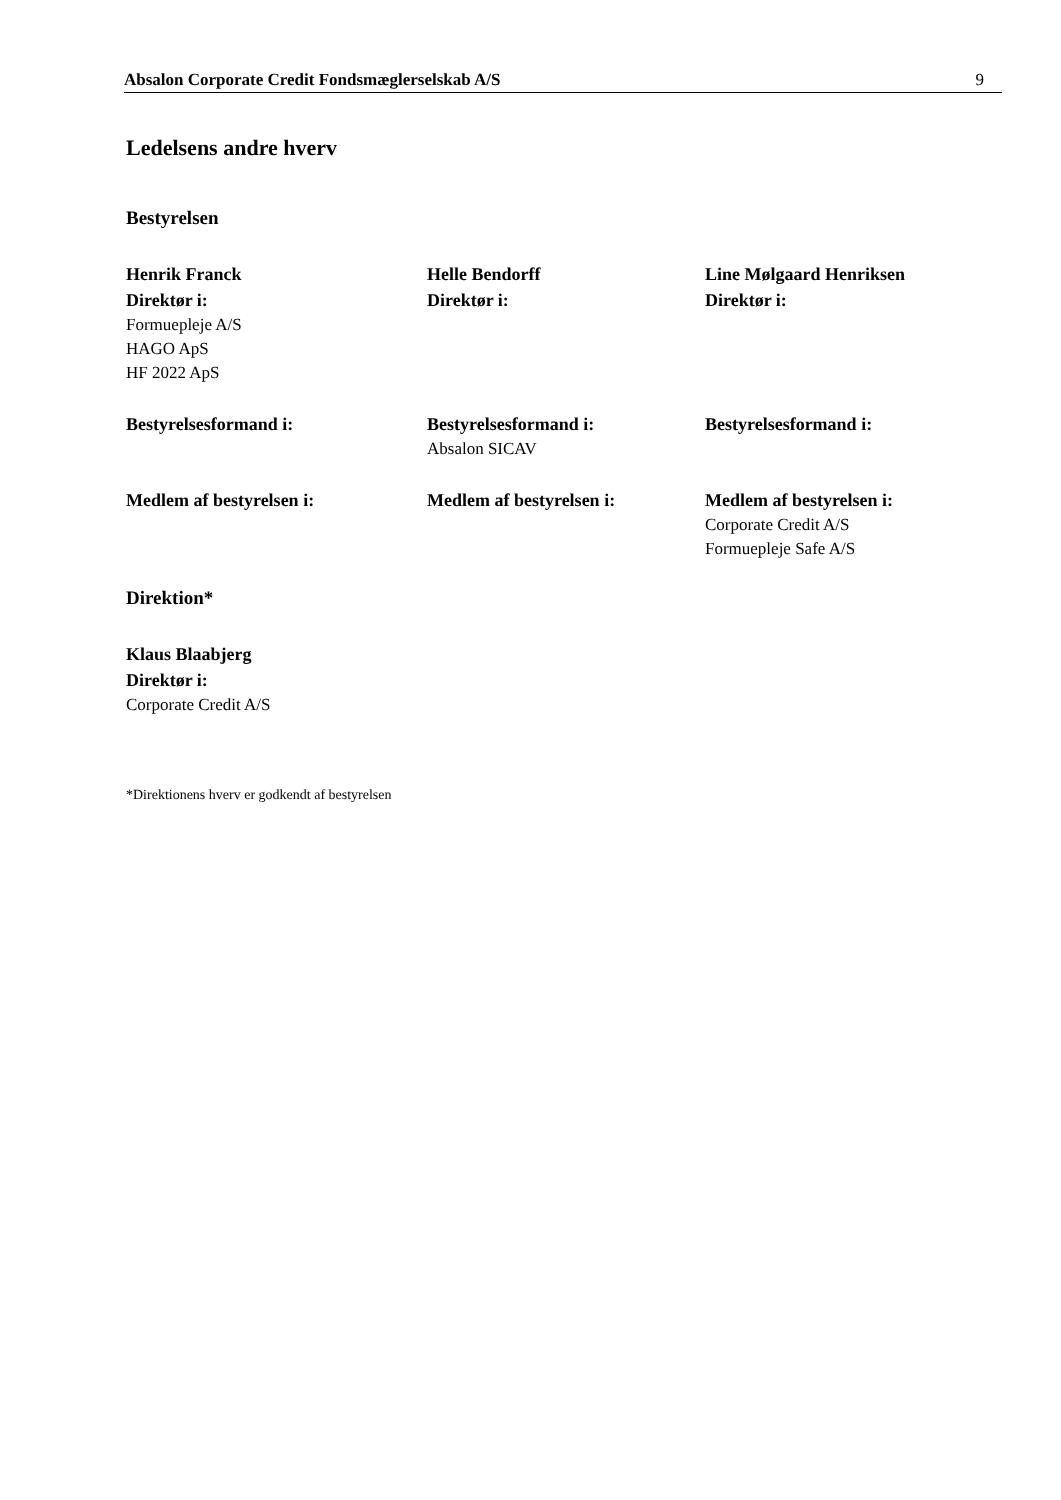Absalon Corporate Credit Fondsmæglerselskab A/S 9
Ledelsens andre hverv
Bestyrelsen
Henrik Franck
Direktør i:
Formuepleje A/S
HAGO ApS
HF 2022 ApS
Helle Bendorff
Direktør i:
Line Mølgaard Henriksen
Direktør i:
Bestyrelsesformand i: Bestyrelsesformand i:
Absalon SICAV
Bestyrelsesformand i:
Medlem af bestyrelsen i: Medlem af bestyrelsen i: Medlem af bestyrelsen i:
Corporate Credit A/S
Formuepleje Safe A/S
Direktion*
Klaus Blaabjerg
Direktør i:
Corporate Credit A/S
*Direktionens hverv er godkendt af bestyrelsen